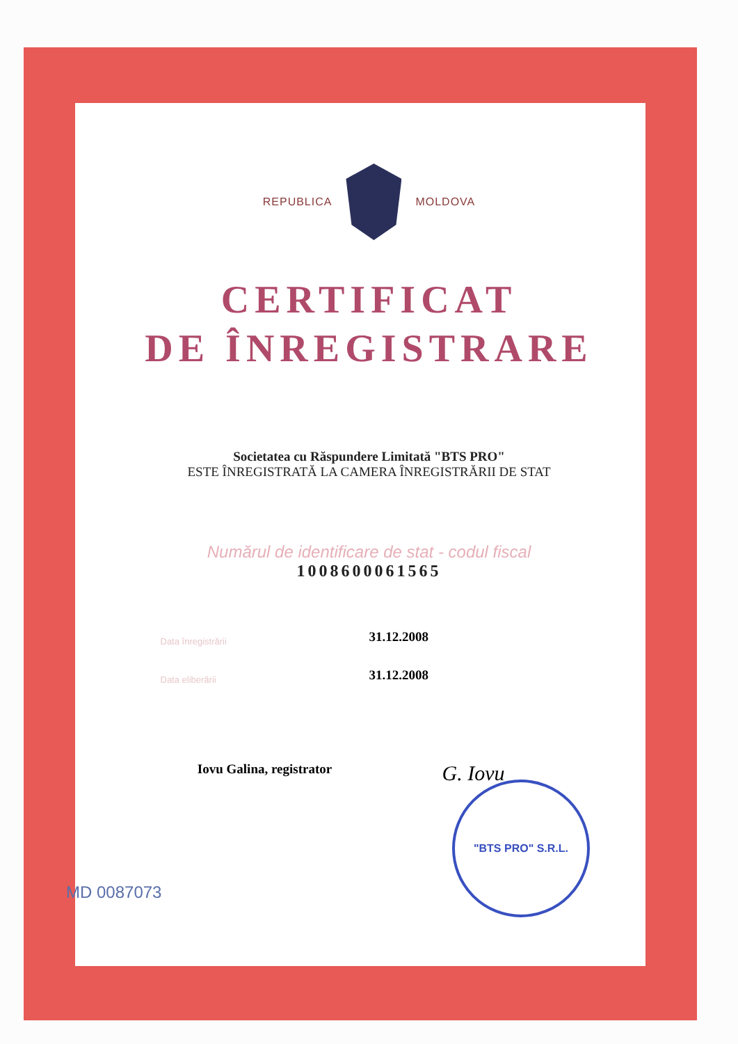REPUBLICA MOLDOVA
CERTIFICAT
DE ÎNREGISTRARE
Societatea cu Răspundere Limitată "BTS PRO"
ESTE ÎNREGISTRATĂ LA CAMERA ÎNREGISTRĂRII DE STAT
Numărul de identificare de stat - codul fiscal
1008600061565
Data înregistrării
31.12.2008
Data eliberării
31.12.2008
Iovu Galina, registrator
G. Iovu
MD 0087073
"BTS PRO" S.R.L.